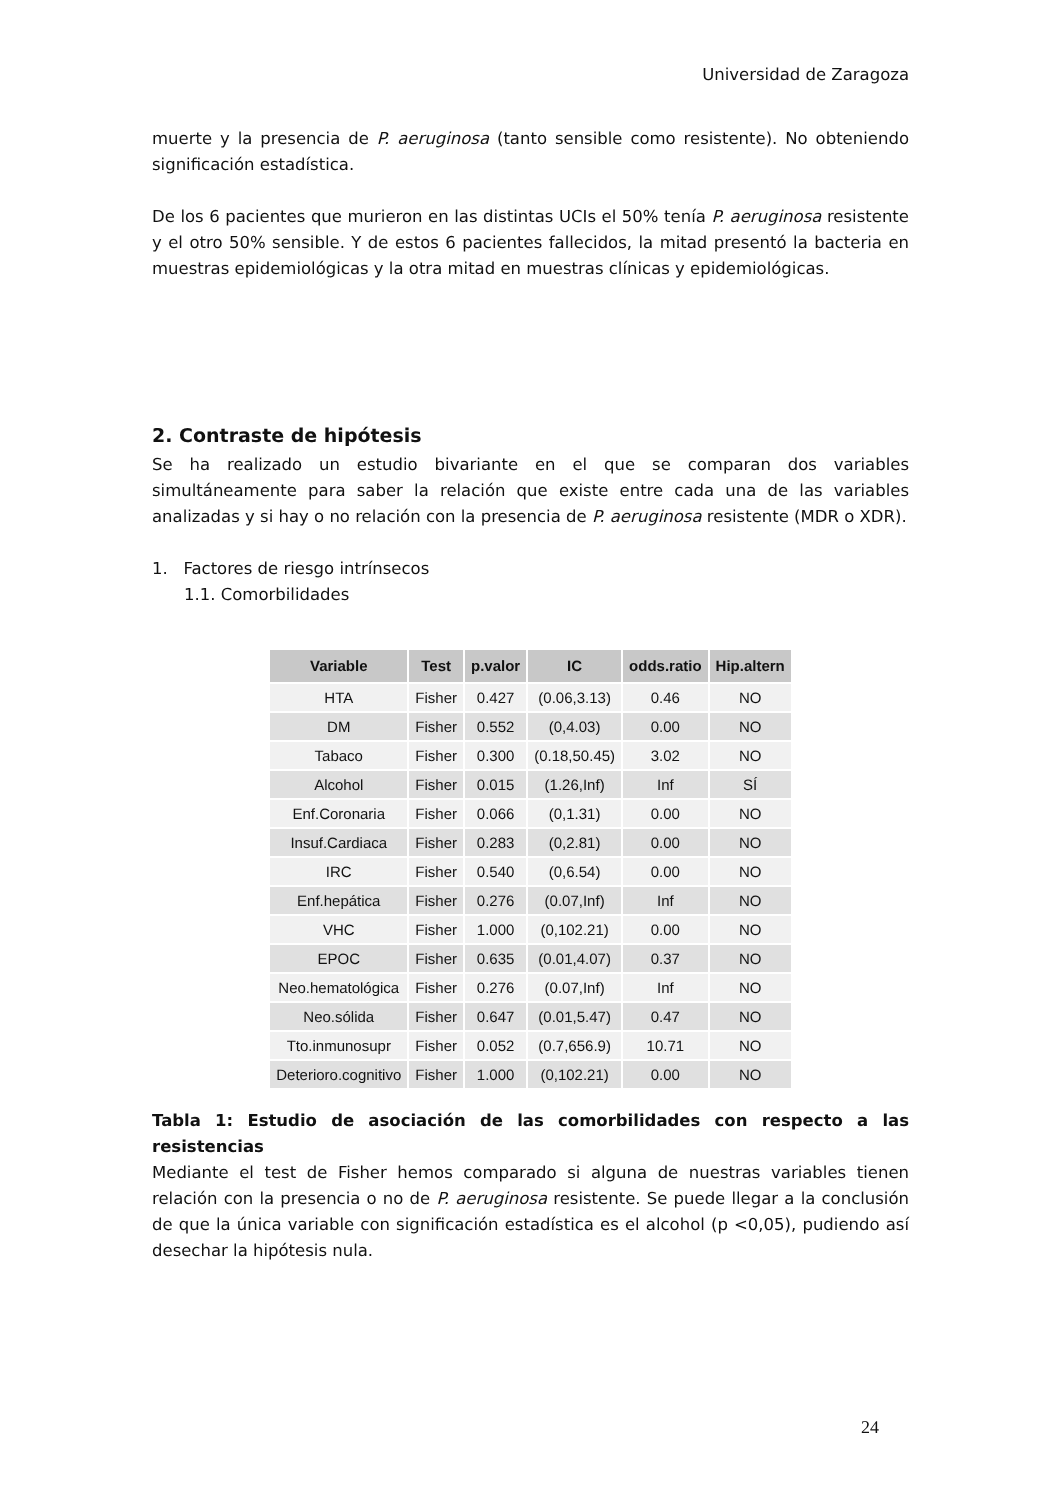Universidad de Zaragoza
muerte y la presencia de P. aeruginosa (tanto sensible como resistente). No obteniendo significación estadística.
De los 6 pacientes que murieron en las distintas UCIs el 50% tenía P. aeruginosa resistente y el otro 50% sensible. Y de estos 6 pacientes fallecidos, la mitad presentó la bacteria en muestras epidemiológicas y la otra mitad en muestras clínicas y epidemiológicas.
2. Contraste de hipótesis
Se ha realizado un estudio bivariante en el que se comparan dos variables simultáneamente para saber la relación que existe entre cada una de las variables analizadas y si hay o no relación con la presencia de P. aeruginosa resistente (MDR o XDR).
1. Factores de riesgo intrínsecos
1.1. Comorbilidades
| Variable | Test | p.valor | IC | odds.ratio | Hip.altern |
| --- | --- | --- | --- | --- | --- |
| HTA | Fisher | 0.427 | (0.06,3.13) | 0.46 | NO |
| DM | Fisher | 0.552 | (0,4.03) | 0.00 | NO |
| Tabaco | Fisher | 0.300 | (0.18,50.45) | 3.02 | NO |
| Alcohol | Fisher | 0.015 | (1.26,Inf) | Inf | SÍ |
| Enf.Coronaria | Fisher | 0.066 | (0,1.31) | 0.00 | NO |
| Insuf.Cardiaca | Fisher | 0.283 | (0,2.81) | 0.00 | NO |
| IRC | Fisher | 0.540 | (0,6.54) | 0.00 | NO |
| Enf.hepática | Fisher | 0.276 | (0.07,Inf) | Inf | NO |
| VHC | Fisher | 1.000 | (0,102.21) | 0.00 | NO |
| EPOC | Fisher | 0.635 | (0.01,4.07) | 0.37 | NO |
| Neo.hematológica | Fisher | 0.276 | (0.07,Inf) | Inf | NO |
| Neo.sólida | Fisher | 0.647 | (0.01,5.47) | 0.47 | NO |
| Tto.inmunosupr | Fisher | 0.052 | (0.7,656.9) | 10.71 | NO |
| Deterioro.cognitivo | Fisher | 1.000 | (0,102.21) | 0.00 | NO |
Tabla 1: Estudio de asociación de las comorbilidades con respecto a las resistencias
Mediante el test de Fisher hemos comparado si alguna de nuestras variables tienen relación con la presencia o no de P. aeruginosa resistente. Se puede llegar a la conclusión de que la única variable con significación estadística es el alcohol (p <0,05), pudiendo así desechar la hipótesis nula.
24